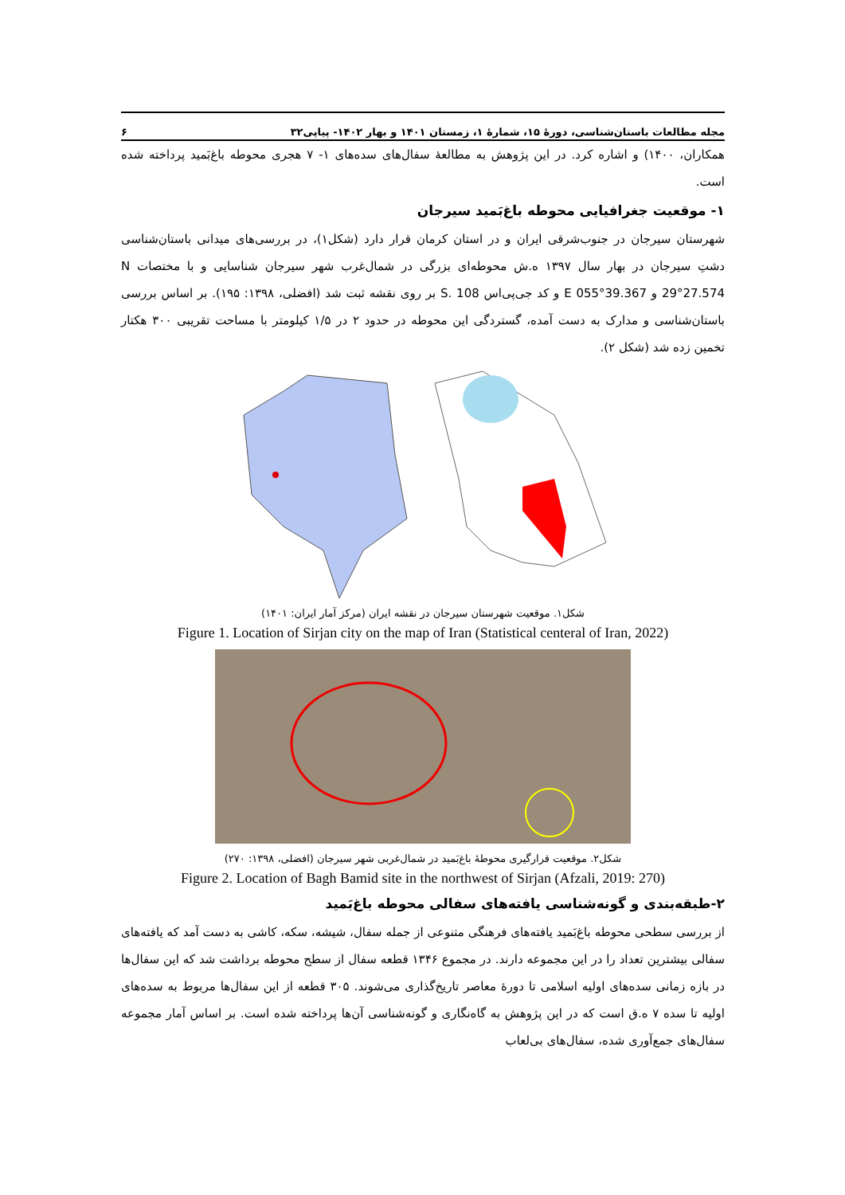مجله مطالعات باستان‌شناسی، دورهٔ ۱۵، شمارهٔ ۱، زمستان ۱۴۰۱ و بهار ۱۴۰۲- پیاپی۳۲ ۶
همکاران، ۱۴۰۰) و اشاره کرد. در این پژوهش به مطالعهٔ سفال‌های سده‌های ۱- ۷ هجری محوطه باغ‌بَمید پرداخته شده است.
۱- موقعیت جغرافیایی محوطه باغ‌بَمید سیرجان
شهرستان سیرجان در جنوب‌شرقی ایران و در استان کرمان قرار دارد (شکل۱)، در بررسی‌های میدانی باستان‌شناسی دشتِ سیرجان در بهار سال ۱۳۹۷ ه.ش محوطه‌ای بزرگی در شمال‌غرب شهر سیرجان شناسایی و با مختصات N 29°27.574 و E 055°39.367 و کد جی‌پی‌اس S. 108 بر روی نقشه ثبت شد (افضلی، ۱۳۹۸: ۱۹۵). بر اساس بررسی باستان‌شناسی و مدارک به دست آمده، گستردگی این محوطه در حدود ۲ در ۱/۵ کیلومتر با مساحت تقریبی ۳۰۰ هکتار تخمین زده شد (شکل ۲).
شکل۱. موقعیت شهرستان سیرجان در نقشه ایران (مرکز آمار ایران: ۱۴۰۱)
Figure 1. Location of Sirjan city on the map of Iran (Statistical centeral of Iran, 2022)
شکل۲. موقعیت قرارگیری محوطهٔ باغ‌بَمید در شمال‌غربی شهر سیرجان (افضلی، ۱۳۹۸: ۲۷۰)
Figure 2. Location of Bagh Bamid site in the northwest of Sirjan (Afzali, 2019: 270)
۲-طبقه‌بندی و گونه‌شناسی یافته‌های سفالی محوطه باغ‌بَمید
از بررسی سطحی محوطه باغ‌بَمید یافته‌های فرهنگی متنوعی از جمله سفال، شیشه، سکه، کاشی به دست آمد که یافته‌های سفالی بیشترین تعداد را در این مجموعه دارند. در مجموع ۱۳۴۶ قطعه سفال از سطح محوطه برداشت شد که این سفال‌ها در بازه زمانی سده‌های اولیه اسلامی تا دورهٔ معاصر تاریخ‌گذاری می‌شوند. ۳۰۵ قطعه از این سفال‌ها مربوط به سده‌های اولیه تا سده ۷ ه.ق است که در این پژوهش به گاه‌نگاری و گونه‌شناسی آن‌ها پرداخته شده است. بر اساس آمار مجموعه سفال‌های جمع‌آوری شده، سفال‌های بی‌لعاب